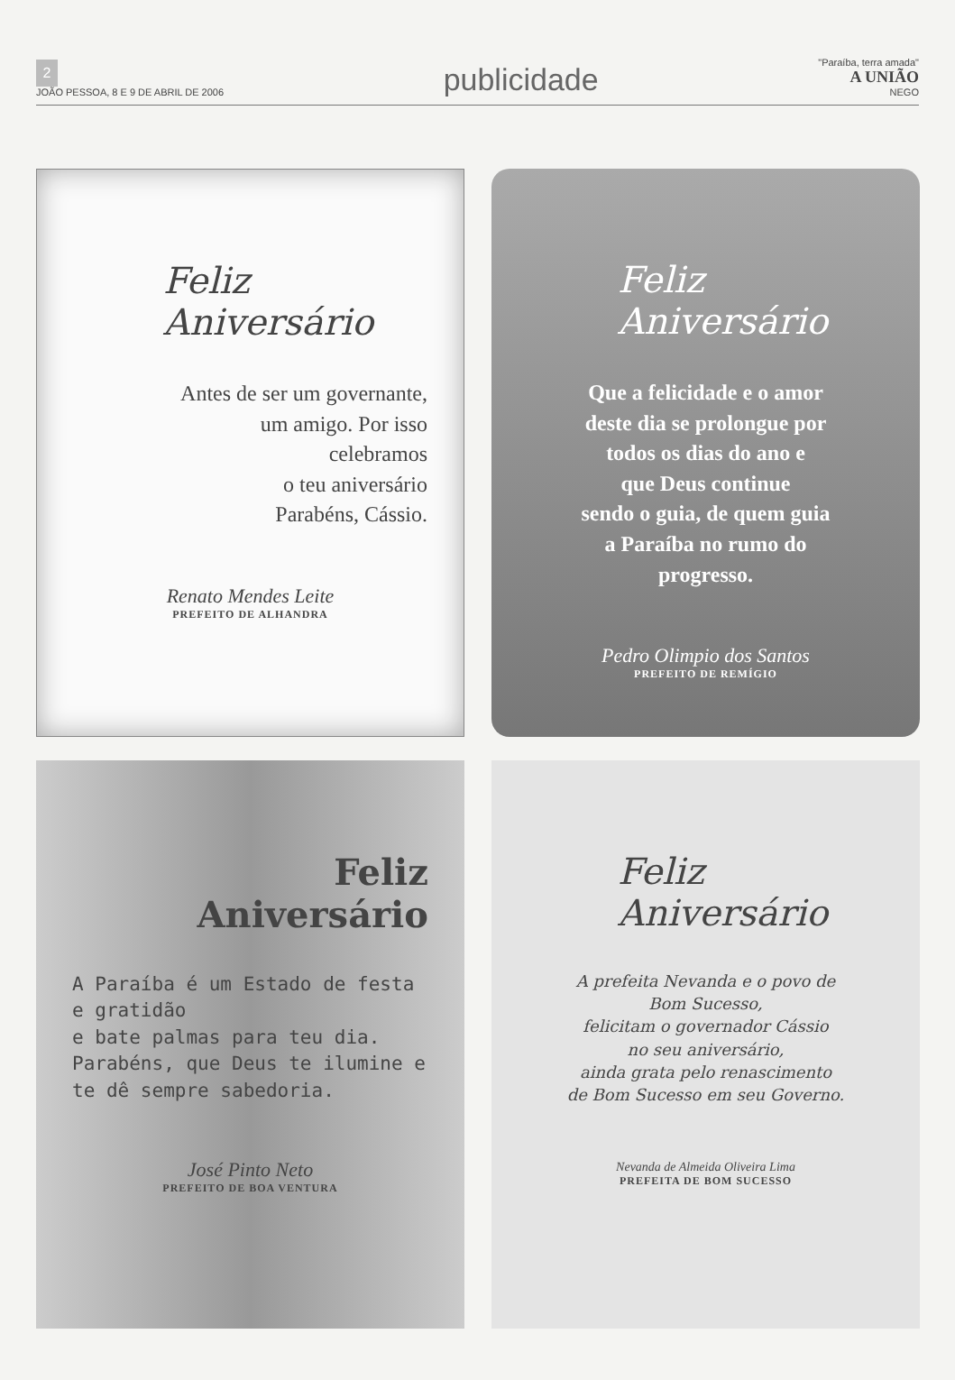2
JOÃO PESSOA, 8 E 9 DE ABRIL DE 2006
publicidade
"Paraíba, terra amada"
A UNIÃO
NEGO
Feliz Aniversário
Antes de ser um governante,
um amigo. Por isso
celebramos
o teu aniversário
Parabéns, Cássio.
Renato Mendes Leite
PREFEITO DE ALHANDRA
Feliz Aniversário
Que a felicidade e o amor
deste dia se prolongue por
todos os dias do ano e
que Deus continue
sendo o guia, de quem guia
a Paraíba no rumo do
progresso.
Pedro Olimpio dos Santos
PREFEITO DE REMÍGIO
Feliz
Aniversário
A Paraíba é um Estado de festa e gratidão
e bate palmas para teu dia.
Parabéns, que Deus te ilumine e te dê sempre sabedoria.
José Pinto Neto
PREFEITO DE BOA VENTURA
Feliz Aniversário
A prefeita Nevanda e o povo de
Bom Sucesso,
felicitam o governador Cássio
no seu aniversário,
ainda grata pelo renascimento
de Bom Sucesso em seu Governo.
Nevanda de Almeida Oliveira Lima
PREFEITA DE BOM SUCESSO